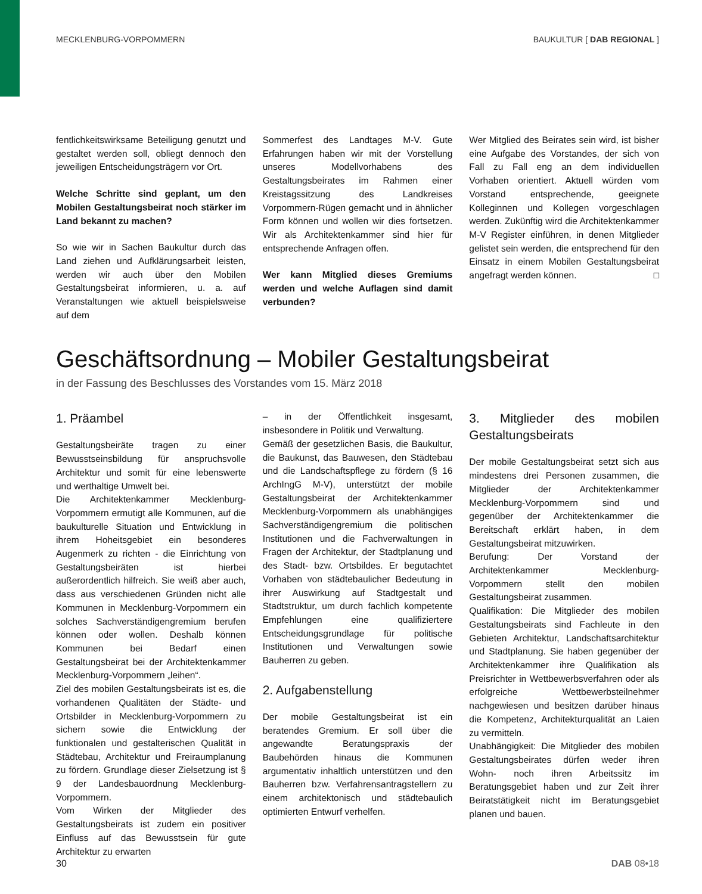MECKLENBURG-VORPOMMERN BAUKULTUR [ DAB REGIONAL ]
fentlichkeitswirksame Beteiligung genutzt und gestaltet werden soll, obliegt dennoch den jeweiligen Entscheidungsträgern vor Ort.
Welche Schritte sind geplant, um den Mobilen Gestaltungsbeirat noch stärker im Land bekannt zu machen?
So wie wir in Sachen Baukultur durch das Land ziehen und Aufklärungsarbeit leisten, werden wir auch über den Mobilen Gestaltungsbeirat informieren, u. a. auf Veranstaltungen wie aktuell beispielsweise auf dem
Sommerfest des Landtages M-V. Gute Erfahrungen haben wir mit der Vorstellung unseres Modellvorhabens des Gestaltungsbeirates im Rahmen einer Kreistagssitzung des Landkreises Vorpommern-Rügen gemacht und in ähnlicher Form können und wollen wir dies fortsetzen. Wir als Architektenkammer sind hier für entsprechende Anfragen offen.
Wer kann Mitglied dieses Gremiums werden und welche Auflagen sind damit verbunden?
Wer Mitglied des Beirates sein wird, ist bisher eine Aufgabe des Vorstandes, der sich von Fall zu Fall eng an dem individuellen Vorhaben orientiert. Aktuell würden vom Vorstand entsprechende, geeignete Kolleginnen und Kollegen vorgeschlagen werden. Zukünftig wird die Architektenkammer M-V Register einführen, in denen Mitglieder gelistet sein werden, die entsprechend für den Einsatz in einem Mobilen Gestaltungsbeirat angefragt werden können. □
Geschäftsordnung – Mobiler Gestaltungsbeirat
in der Fassung des Beschlusses des Vorstandes vom 15. März 2018
1. Präambel
Gestaltungsbeiräte tragen zu einer Bewusstseinsbildung für anspruchsvolle Architektur und somit für eine lebenswerte und werthaltige Umwelt bei.
Die Architektenkammer Mecklenburg-Vorpommern ermutigt alle Kommunen, auf die baukulturelle Situation und Entwicklung in ihrem Hoheitsgebiet ein besonderes Augenmerk zu richten - die Einrichtung von Gestaltungsbeiräten ist hierbei außerordentlich hilfreich. Sie weiß aber auch, dass aus verschiedenen Gründen nicht alle Kommunen in Mecklenburg-Vorpommern ein solches Sachverständigengremium berufen können oder wollen. Deshalb können Kommunen bei Bedarf einen Gestaltungsbeirat bei der Architektenkammer Mecklenburg-Vorpommern „leihen“.
Ziel des mobilen Gestaltungsbeirats ist es, die vorhandenen Qualitäten der Städte- und Ortsbilder in Mecklenburg-Vorpommern zu sichern sowie die Entwicklung der funktionalen und gestalterischen Qualität in Städtebau, Architektur und Freiraumplanung zu fördern. Grundlage dieser Zielsetzung ist § 9 der Landesbauordnung Mecklenburg-Vorpommern.
Vom Wirken der Mitglieder des Gestaltungsbeirats ist zudem ein positiver Einfluss auf das Bewusstsein für gute Architektur zu erwarten
– in der Öffentlichkeit insgesamt, insbesondere in Politik und Verwaltung.
Gemäß der gesetzlichen Basis, die Baukultur, die Baukunst, das Bauwesen, den Städtebau und die Landschaftspflege zu fördern (§ 16 ArchIngG M-V), unterstützt der mobile Gestaltungsbeirat der Architektenkammer Mecklenburg-Vorpommern als unabhängiges Sachverständigengremium die politischen Institutionen und die Fachverwaltungen in Fragen der Architektur, der Stadtplanung und des Stadt- bzw. Ortsbildes. Er begutachtet Vorhaben von städtebaulicher Bedeutung in ihrer Auswirkung auf Stadtgestalt und Stadtstruktur, um durch fachlich kompetente Empfehlungen eine qualifiziertere Entscheidungsgrundlage für politische Institutionen und Verwaltungen sowie Bauherren zu geben.
2. Aufgabenstellung
Der mobile Gestaltungsbeirat ist ein beratendes Gremium. Er soll über die angewandte Beratungspraxis der Baubehörden hinaus die Kommunen argumentativ inhaltlich unterstützen und den Bauherren bzw. Verfahrensantragstellern zu einem architektonisch und städtebaulich optimierten Entwurf verhelfen.
3. Mitglieder des mobilen Gestaltungsbeirats
Der mobile Gestaltungsbeirat setzt sich aus mindestens drei Personen zusammen, die Mitglieder der Architektenkammer Mecklenburg-Vorpommern sind und gegenüber der Architektenkammer die Bereitschaft erklärt haben, in dem Gestaltungsbeirat mitzuwirken.
Berufung: Der Vorstand der Architektenkammer Mecklenburg-Vorpommern stellt den mobilen Gestaltungsbeirat zusammen.
Qualifikation: Die Mitglieder des mobilen Gestaltungsbeirats sind Fachleute in den Gebieten Architektur, Landschaftsarchitektur und Stadtplanung. Sie haben gegenüber der Architektenkammer ihre Qualifikation als Preisrichter in Wettbewerbsverfahren oder als erfolgreiche Wettbewerbsteilnehmer nachgewiesen und besitzen darüber hinaus die Kompetenz, Architekturqualität an Laien zu vermitteln.
Unabhängigkeit: Die Mitglieder des mobilen Gestaltungsbeirates dürfen weder ihren Wohn- noch ihren Arbeitssitz im Beratungsgebiet haben und zur Zeit ihrer Beiratstätigkeit nicht im Beratungsgebiet planen und bauen.
30 DAB 08•18